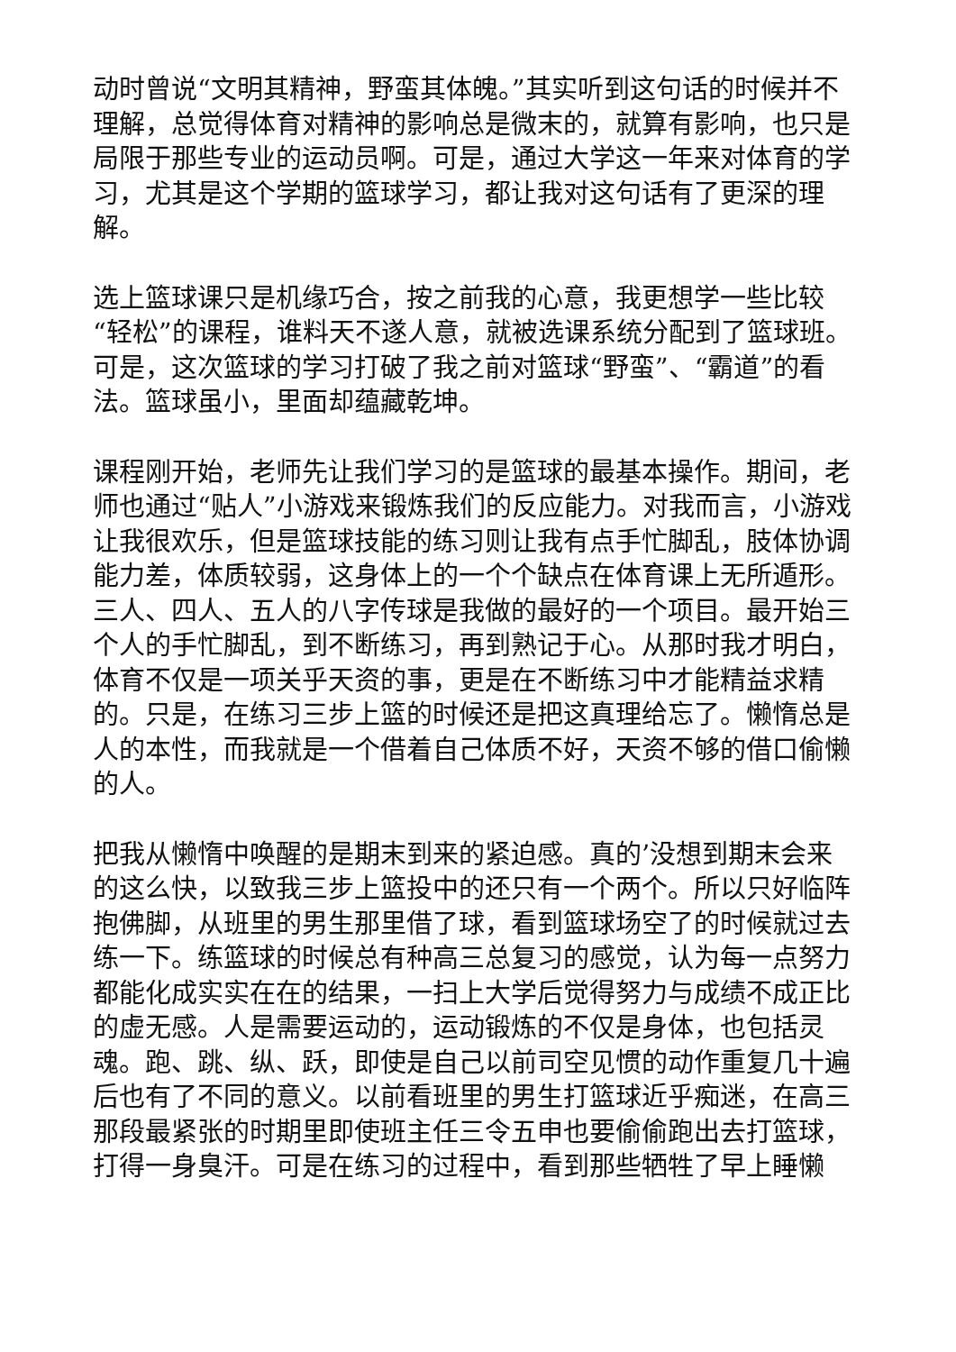动时曾说“文明其精神，野蛮其体魄。”其实听到这句话的时候并不理解，总觉得体育对精神的影响总是微末的，就算有影响，也只是局限于那些专业的运动员啊。可是，通过大学这一年来对体育的学习，尤其是这个学期的篮球学习，都让我对这句话有了更深的理解。
选上篮球课只是机缘巧合，按之前我的心意，我更想学一些比较“轻松”的课程，谁料天不遂人意，就被选课系统分配到了篮球班。可是，这次篮球的学习打破了我之前对篮球“野蛮”、“霸道”的看法。篮球虽小，里面却蕴藏乾坤。
课程刚开始，老师先让我们学习的是篮球的最基本操作。期间，老师也通过“贴人”小游戏来锻炼我们的反应能力。对我而言，小游戏让我很欢乐，但是篮球技能的练习则让我有点手忙脚乱，肢体协调能力差，体质较弱，这身体上的一个个缺点在体育课上无所遁形。三人、四人、五人的八字传球是我做的最好的一个项目。最开始三个人的手忙脚乱，到不断练习，再到熟记于心。从那时我才明白，体育不仅是一项关乎天资的事，更是在不断练习中才能精益求精的。只是，在练习三步上篮的时候还是把这真理给忘了。懒惰总是人的本性，而我就是一个借着自己体质不好，天资不够的借口偷懒的人。
把我从懒惰中唤醒的是期末到来的紧迫感。真的’没想到期末会来的这么快，以致我三步上篮投中的还只有一个两个。所以只好临阵抱佛脚，从班里的男生那里借了球，看到篮球场空了的时候就过去练一下。练篮球的时候总有种高三总复习的感觉，认为每一点努力都能化成实实在在的结果，一扫上大学后觉得努力与成绩不成正比的虚无感。人是需要运动的，运动锻炼的不仅是身体，也包括灵魂。跑、跳、纵、跃，即使是自己以前司空见惯的动作重复几十遍后也有了不同的意义。以前看班里的男生打篮球近乎痴迷，在高三那段最紧张的时期里即使班主任三令五申也要偷偷跑出去打篮球，打得一身臭汗。可是在练习的过程中，看到那些牺牲了早上睡懒